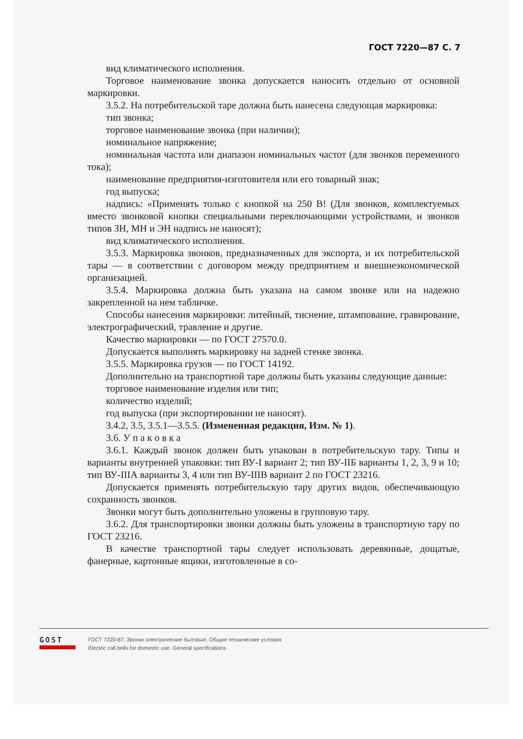ГОСТ 7220—87 С. 7
вид климатического исполнения.
Торговое наименование звонка допускается наносить отдельно от основной маркировки.
3.5.2. На потребительской таре должна быть нанесена следующая маркировка:
тип звонка;
торговое наименование звонка (при наличии);
номинальное напряжение;
номинальная частота или диапазон номинальных частот (для звонков переменного тока);
наименование предприятия-изготовителя или его товарный знак;
год выпуска;
надпись: «Применять только с кнопкой на 250 В! (Для звонков, комплектуемых вместо звонковой кнопки специальными переключающими устройствами, и звонков типов ЗН, МН и ЭН надпись не наносят);
вид климатического исполнения.
3.5.3. Маркировка звонков, предназначенных для экспорта, и их потребительской тары — в соответствии с договором между предприятием и внешнеэкономической организацией.
3.5.4. Маркировка должна быть указана на самом звонке или на надежно закрепленной на нем табличке.
Способы нанесения маркировки: литейный, тиснение, штампование, гравирование, электрографический, травление и другие.
Качество маркировки — по ГОСТ 27570.0.
Допускается выполнять маркировку на задней стенке звонка.
3.5.5. Маркировка грузов — по ГОСТ 14192.
Дополнительно на транспортной таре должны быть указаны следующие данные:
торговое наименование изделия или тип;
количество изделий;
год выпуска (при экспортировании не наносят).
3.4.2, 3.5, 3.5.1—3.5.5. (Измененная редакция, Изм. № 1).
3.6. У п а к о в к а
3.6.1. Каждый звонок должен быть упакован в потребительскую тару. Типы и варианты внутренней упаковки: тип ВУ-I вариант 2; тип ВУ-IIБ варианты 1, 2, 3, 9 и 10; тип ВУ-IIIА варианты 3, 4 или тип ВУ-IIIВ вариант 2 по ГОСТ 23216.
Допускается применять потребительскую тару других видов, обеспечивающую сохранность звонков.
Звонки могут быть дополнительно уложены в групповую тару.
3.6.2. Для транспортировки звонки должны быть уложены в транспортную тару по ГОСТ 23216.
В качестве транспортной тары следует использовать деревянные, дощатые, фанерные, картонные ящики, изготовленные в со-
GOST
ГОСТ 7220-87, Звонки электрические бытовые. Общие технические условия
Electric call bells for domestic use. General specifications